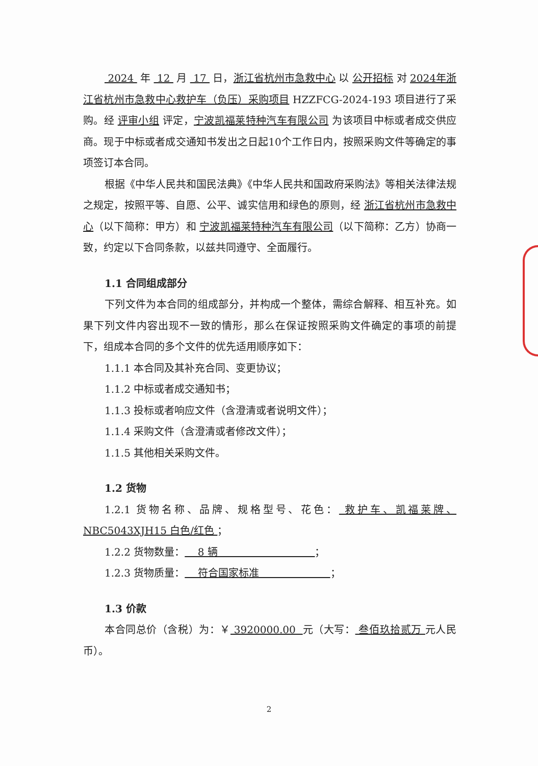2024 年 12 月 17 日，浙江省杭州市急救中心 以 公开招标 对 2024年浙江省杭州市急救中心救护车（负压）采购项目 HZZFCG-2024-193 项目进行了采购。经 评审小组 评定，宁波凯福莱特种汽车有限公司 为该项目中标或者成交供应商。现于中标或者成交通知书发出之日起10个工作日内，按照采购文件等确定的事项签订本合同。
根据《中华人民共和国民法典》《中华人民共和国政府采购法》等相关法律法规之规定，按照平等、自愿、公平、诚实信用和绿色的原则，经 浙江省杭州市急救中心（以下简称：甲方）和 宁波凯福莱特种汽车有限公司（以下简称：乙方）协商一致，约定以下合同条款，以兹共同遵守、全面履行。
1.1 合同组成部分
下列文件为本合同的组成部分，并构成一个整体，需综合解释、相互补充。如果下列文件内容出现不一致的情形，那么在保证按照采购文件确定的事项的前提下，组成本合同的多个文件的优先适用顺序如下：
1.1.1 本合同及其补充合同、变更协议；
1.1.2 中标或者成交通知书；
1.1.3 投标或者响应文件（含澄清或者说明文件）；
1.1.4 采购文件（含澄清或者修改文件）；
1.1.5 其他相关采购文件。
1.2 货物
1.2.1 货物名称、品牌、规格型号、花色： 救护车、凯福莱牌、NBC5043XJH15 白色/红色 ；
1.2.2 货物数量： 8 辆 ；
1.2.3 货物质量： 符合国家标准 ；
1.3 价款
本合同总价（含税）为：￥ 3920000.00 元（大写： 叁佰玖拾贰万 元人民币）。
2